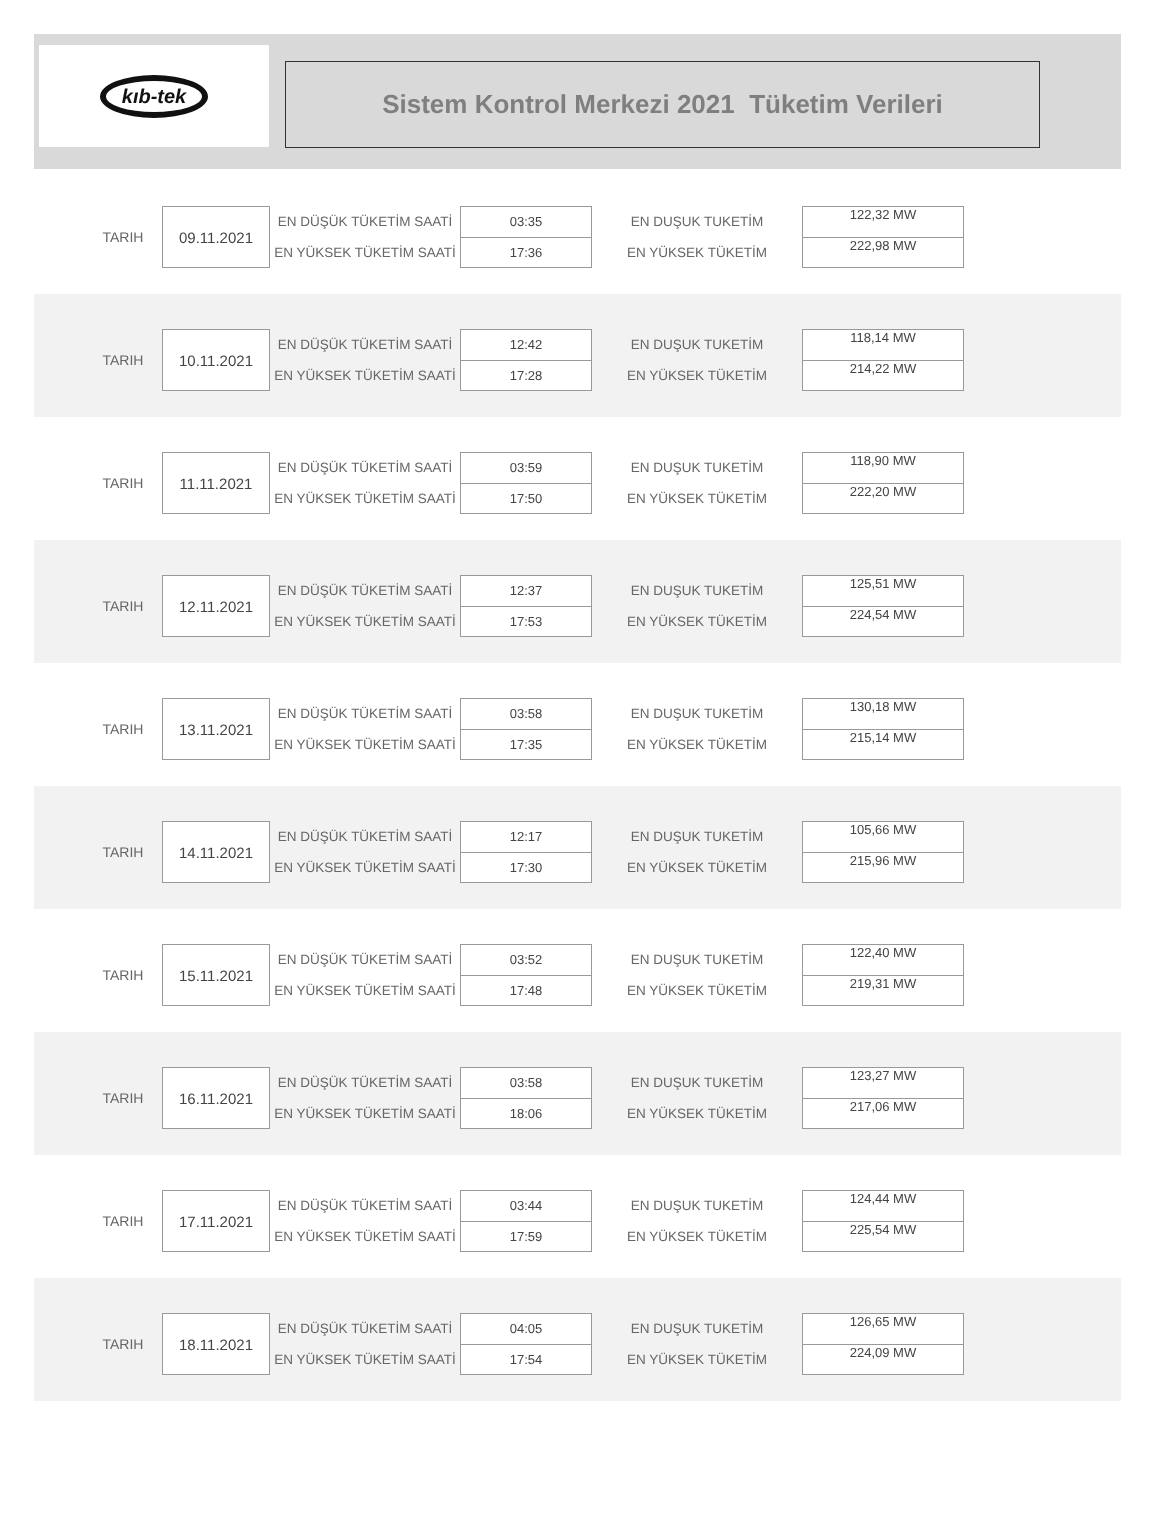kıb-tek
Sistem Kontrol Merkezi 2021 Tüketim Verileri
| TARIH | 09.11.2021 | EN DÜŞÜK TÜKETİM SAATİ | 03:35 | EN DUŞUK TUKETİM | 122,32 MW |
| | | EN YÜKSEK TÜKETİM SAATİ | 17:36 | EN YÜKSEK TÜKETİM | 222,98 MW |
| TARIH | 10.11.2021 | EN DÜŞÜK TÜKETİM SAATİ | 12:42 | EN DUŞUK TUKETİM | 118,14 MW |
| | | EN YÜKSEK TÜKETİM SAATİ | 17:28 | EN YÜKSEK TÜKETİM | 214,22 MW |
| TARIH | 11.11.2021 | EN DÜŞÜK TÜKETİM SAATİ | 03:59 | EN DUŞUK TUKETİM | 118,90 MW |
| | | EN YÜKSEK TÜKETİM SAATİ | 17:50 | EN YÜKSEK TÜKETİM | 222,20 MW |
| TARIH | 12.11.2021 | EN DÜŞÜK TÜKETİM SAATİ | 12:37 | EN DUŞUK TUKETİM | 125,51 MW |
| | | EN YÜKSEK TÜKETİM SAATİ | 17:53 | EN YÜKSEK TÜKETİM | 224,54 MW |
| TARIH | 13.11.2021 | EN DÜŞÜK TÜKETİM SAATİ | 03:58 | EN DUŞUK TUKETİM | 130,18 MW |
| | | EN YÜKSEK TÜKETİM SAATİ | 17:35 | EN YÜKSEK TÜKETİM | 215,14 MW |
| TARIH | 14.11.2021 | EN DÜŞÜK TÜKETİM SAATİ | 12:17 | EN DUŞUK TUKETİM | 105,66 MW |
| | | EN YÜKSEK TÜKETİM SAATİ | 17:30 | EN YÜKSEK TÜKETİM | 215,96 MW |
| TARIH | 15.11.2021 | EN DÜŞÜK TÜKETİM SAATİ | 03:52 | EN DUŞUK TUKETİM | 122,40 MW |
| | | EN YÜKSEK TÜKETİM SAATİ | 17:48 | EN YÜKSEK TÜKETİM | 219,31 MW |
| TARIH | 16.11.2021 | EN DÜŞÜK TÜKETİM SAATİ | 03:58 | EN DUŞUK TUKETİM | 123,27 MW |
| | | EN YÜKSEK TÜKETİM SAATİ | 18:06 | EN YÜKSEK TÜKETİM | 217,06 MW |
| TARIH | 17.11.2021 | EN DÜŞÜK TÜKETİM SAATİ | 03:44 | EN DUŞUK TUKETİM | 124,44 MW |
| | | EN YÜKSEK TÜKETİM SAATİ | 17:59 | EN YÜKSEK TÜKETİM | 225,54 MW |
| TARIH | 18.11.2021 | EN DÜŞÜK TÜKETİM SAATİ | 04:05 | EN DUŞUK TUKETİM | 126,65 MW |
| | | EN YÜKSEK TÜKETİM SAATİ | 17:54 | EN YÜKSEK TÜKETİM | 224,09 MW |